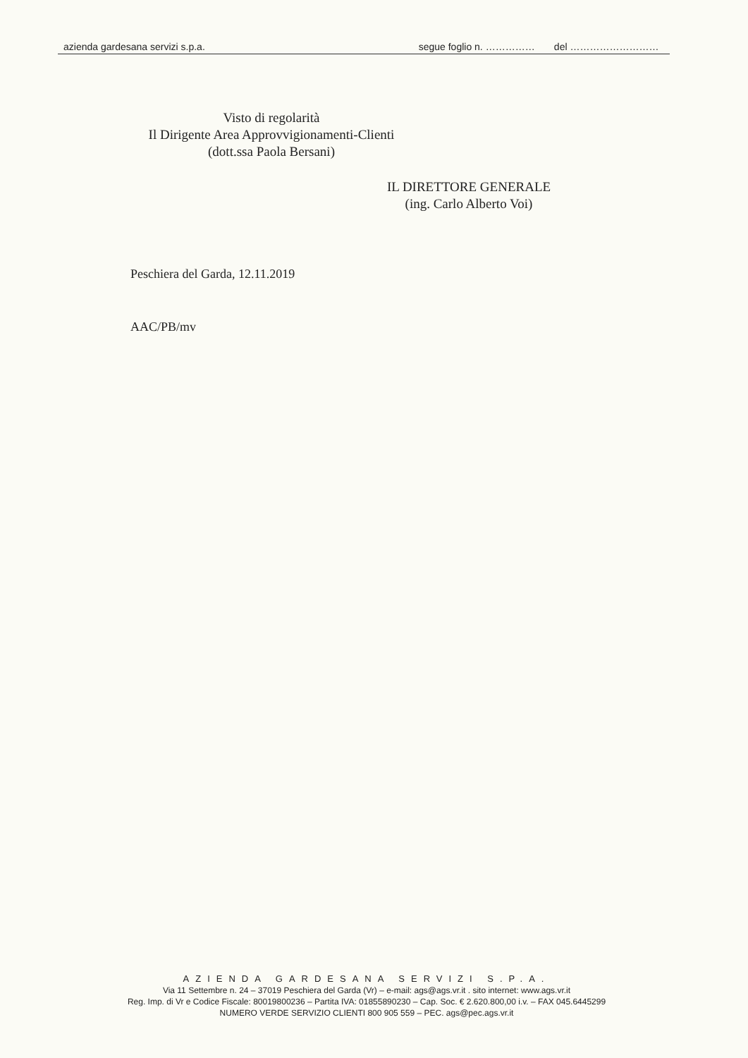azienda gardesana servizi s.p.a. segue foglio n. …………… del ………………………
Visto di regolarità
Il Dirigente Area Approvvigionamenti-Clienti
(dott.ssa Paola Bersani)
IL DIRETTORE GENERALE
(ing. Carlo Alberto Voi)
Peschiera del Garda, 12.11.2019
AAC/PB/mv
AZIENDA GARDESANA SERVIZI S.P.A.
Via 11 Settembre n. 24 – 37019 Peschiera del Garda (Vr) – e-mail: ags@ags.vr.it . sito internet: www.ags.vr.it
Reg. Imp. di Vr e Codice Fiscale: 80019800236 – Partita IVA: 01855890230 – Cap. Soc. € 2.620.800,00 i.v. – FAX 045.6445299
NUMERO VERDE SERVIZIO CLIENTI 800 905 559 – PEC. ags@pec.ags.vr.it